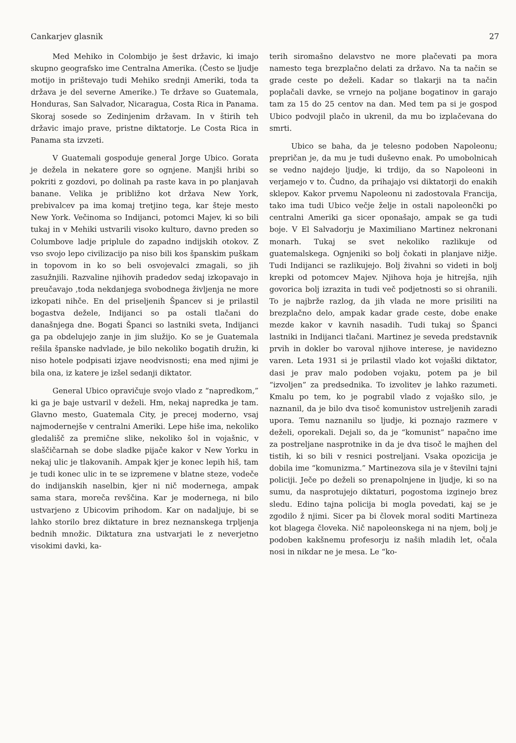Cankarjev glasnik 27
Med Mehiko in Colombijo je šest državic, ki imajo skupno geografsko ime Centralna Amerika. (Često se ljudje motijo in prištevajo tudi Mehiko srednji Ameriki, toda ta država je del severne Amerike.) Te države so Guatemala, Honduras, San Salvador, Nicaragua, Costa Rica in Panama. Skoraj sosede so Zedinjenim državam. In v štirih teh državic imajo prave, pristne diktatorje. Le Costa Rica in Panama sta izvzeti.
V Guatemali gospoduje general Jorge Ubico. Gorata je dežela in nekatere gore so ognjene. Manjši hribi so pokriti z gozdovi, po dolinah pa raste kava in po planjavah banane. Velika je približno kot država New York, prebivalcev pa ima komaj tretjino tega, kar šteje mesto New York. Večinoma so Indijanci, potomci Majev, ki so bili tukaj in v Mehiki ustvarili visoko kulturo, davno preden so Columbove ladje priplule do zapadno indijskih otokov. Z vso svojo lepo civilizacijo pa niso bili kos španskim puškam in topovom in ko so beli osvojevalci zmagali, so jih zasužnjili. Razvaline njihovih pradedov sedaj izkopavajo in preučavajo ,toda nekdanjega svobodnega življenja ne more izkopati nihče. En del priseljenih Špancev si je prilastil bogastva dežele, Indijanci so pa ostali tlačani do današnjega dne. Bogati Španci so lastniki sveta, Indijanci ga pa obdelujejo zanje in jim služijo. Ko se je Guatemala rešila španske nadvlade, je bilo nekoliko bogatih družin, ki niso hotele podpisati izjave neodvisnosti; ena med njimi je bila ona, iz katere je izšel sedanji diktator.
General Ubico opravičuje svojo vlado z “napredkom,” ki ga je baje ustvaril v deželi. Hm, nekaj napredka je tam. Glavno mesto, Guatemala City, je precej moderno, vsaj najmodernejše v centralni Ameriki. Lepe hiše ima, nekoliko gledališč za premične slike, nekoliko šol in vojašnic, v slaščičarnah se dobe sladke pijače kakor v New Yorku in nekaj ulic je tlakovanih. Ampak kjer je konec lepih hiš, tam je tudi konec ulic in te se izpremene v blatne steze, vodeče do indijanskih naselbin, kjer ni nič modernega, ampak sama stara, moreča revščina. Kar je modernega, ni bilo ustvarjeno z Ubicovim prihodom. Kar on nadaljuje, bi se lahko storilo brez diktature in brez neznanskega trpljenja bednih množic. Diktatura zna ustvarjati le z neverjetno visokimi davki, ka-
terih siromašno delavstvo ne more plačevati pa mora namesto tega brezplačno delati za državo. Na ta način se grade ceste po deželi. Kadar so tlakarji na ta način poplačali davke, se vrnejo na poljane bogatinov in garajo tam za 15 do 25 centov na dan. Med tem pa si je gospod Ubico podvojil plačo in ukrenil, da mu bo izplačevana do smrti.
Ubico se baha, da je telesno podoben Napoleonu; prepričan je, da mu je tudi duševno enak. Po umobolnicah se vedno najdejo ljudje, ki trdijo, da so Napoleoni in verjamejo v to. Čudno, da prihajajo vsi diktatorji do enakih sklepov. Kakor prvemu Napoleonu ni zadostovala Francija, tako ima tudi Ubico večje želje in ostali napoleončki po centralni Ameriki ga sicer oponašajo, ampak se ga tudi boje. V El Salvadorju je Maximiliano Martinez nekronani monarh. Tukaj se svet nekoliko razlikuje od guatemalskega. Ognjeniki so bolj čokati in planjave nižje. Tudi Indijanci se razlikujejo. Bolj živahni so videti in bolj krepki od potomcev Majev. Njihova hoja je hitrejša, njih govorica bolj izrazita in tudi več podjetnosti so si ohranili. To je najbrže razlog, da jih vlada ne more prisiliti na brezplačno delo, ampak kadar grade ceste, dobe enake mezde kakor v kavnih nasadih. Tudi tukaj so Španci lastniki in Indijanci tlačani. Martinez je seveda predstavnik prvih in dokler bo varoval njihove interese, je navidezno varen. Leta 1931 si je prilastil vlado kot vojaški diktator, dasi je prav malo podoben vojaku, potem pa je bil “izvoljen” za predsednika. To izvolitev je lahko razumeti. Kmalu po tem, ko je pograbil vlado z vojaško silo, je naznanil, da je bilo dva tisoč komunistov ustreljenih zaradi upora. Temu naznanilu so ljudje, ki poznajo razmere v deželi, oporekali. Dejali so, da je “komunist” napačno ime za postreljane nasprotnike in da je dva tisoč le majhen del tistih, ki so bili v resnici postreljani. Vsaka opozicija je dobila ime “komunizma.” Martinezova sila je v številni tajni policiji. Ječe po deželi so prenapolnjene in ljudje, ki so na sumu, da nasprotujejo diktaturi, pogostoma izginejo brez sledu. Edino tajna policija bi mogla povedati, kaj se je zgodilo ž njimi. Sicer pa bi človek moral soditi Martineza kot blagega človeka. Nič napoleonskega ni na njem, bolj je podoben kakšnemu profesorju iz naših mladih let, očala nosi in nikdar ne je mesa. Le “ko-